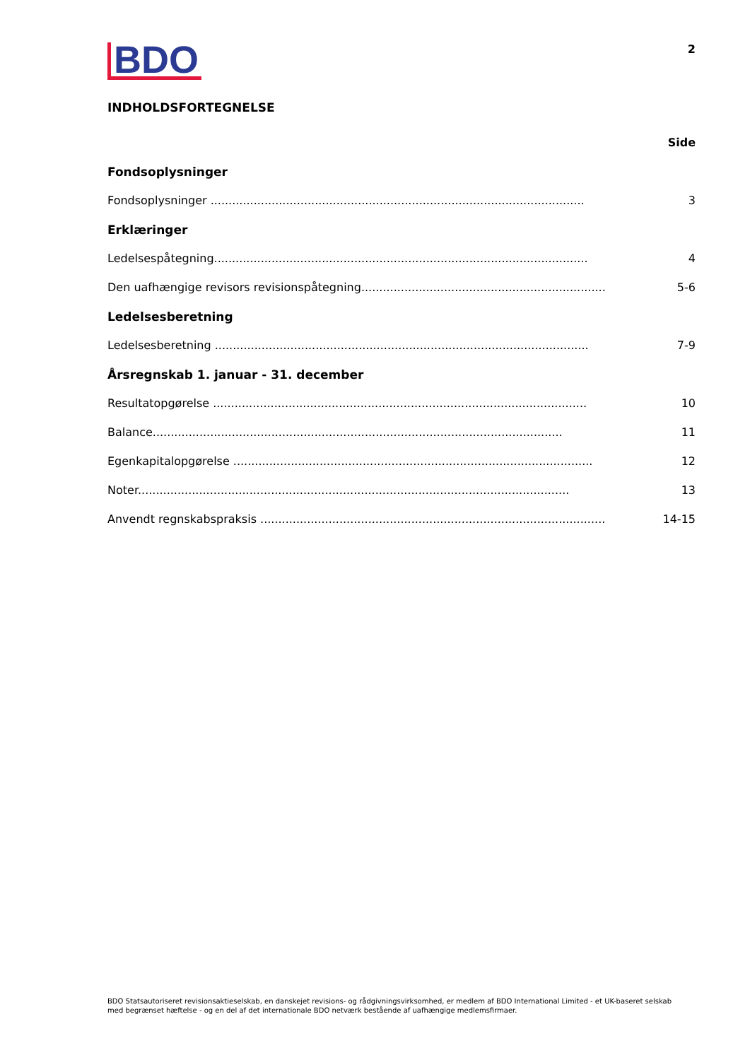BDO
2
INDHOLDSFORTEGNELSE
Side
Fondsoplysninger
Fondsoplysninger ........................................................................................................ 3
Erklæringer
Ledelsespåtegning........................................................................................................ 4
Den uafhængige revisors revisionspåtegning......................................................................... 5-6
Ledelsesberetning
Ledelsesberetning ........................................................................................................ 7-9
Årsregnskab 1. januar - 31. december
Resultatopgørelse ........................................................................................................ 10
Balance.................................................................................................................. 11
Egenkapitalopgørelse .................................................................................................... 12
Noter........................................................................................................................ 13
Anvendt regnskabspraksis .................................................................................................. 14-15
BDO Statsautoriseret revisionsaktieselskab, en danskejet revisions- og rådgivningsvirksomhed, er medlem af BDO International Limited - et UK-baseret selskab med begrænset hæftelse - og en del af det internationale BDO netværk bestående af uafhængige medlemsfirmaer.